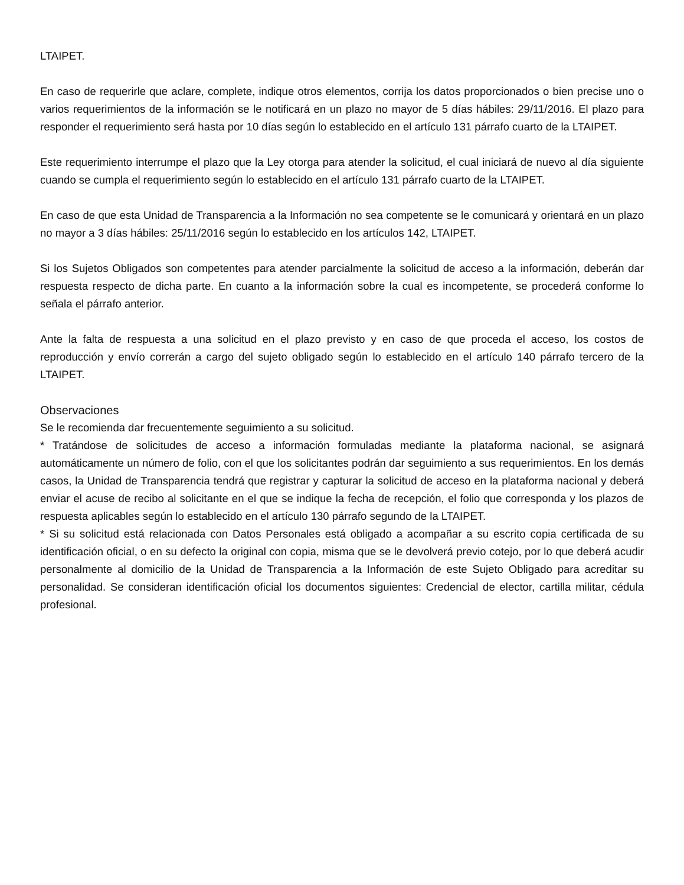LTAIPET.
En caso de requerirle que aclare, complete, indique otros elementos, corrija los datos proporcionados o bien precise uno o varios requerimientos de la información se le notificará en un plazo no mayor de 5 días hábiles: 29/11/2016. El plazo para responder el requerimiento será hasta por 10 días según lo establecido en el artículo 131 párrafo cuarto de la LTAIPET.
Este requerimiento interrumpe el plazo que la Ley otorga para atender la solicitud, el cual iniciará de nuevo al día siguiente cuando se cumpla el requerimiento según lo establecido en el artículo 131 párrafo cuarto de la LTAIPET.
En caso de que esta Unidad de Transparencia a la Información no sea competente se le comunicará y orientará en un plazo no mayor a 3 días hábiles: 25/11/2016 según lo establecido en los artículos 142, LTAIPET.
Si los Sujetos Obligados son competentes para atender parcialmente la solicitud de acceso a la información, deberán dar respuesta respecto de dicha parte. En cuanto a la información sobre la cual es incompetente, se procederá conforme lo señala el párrafo anterior.
Ante la falta de respuesta a una solicitud en el plazo previsto y en caso de que proceda el acceso, los costos de reproducción y envío correrán a cargo del sujeto obligado según lo establecido en el artículo 140 párrafo tercero de la LTAIPET.
Observaciones
Se le recomienda dar frecuentemente seguimiento a su solicitud.
* Tratándose de solicitudes de acceso a información formuladas mediante la plataforma nacional, se asignará automáticamente un número de folio, con el que los solicitantes podrán dar seguimiento a sus requerimientos. En los demás casos, la Unidad de Transparencia tendrá que registrar y capturar la solicitud de acceso en la plataforma nacional y deberá enviar el acuse de recibo al solicitante en el que se indique la fecha de recepción, el folio que corresponda y los plazos de respuesta aplicables según lo establecido en el artículo 130 párrafo segundo de la LTAIPET.
* Si su solicitud está relacionada con Datos Personales está obligado a acompañar a su escrito copia certificada de su identificación oficial, o en su defecto la original con copia, misma que se le devolverá previo cotejo, por lo que deberá acudir personalmente al domicilio de la Unidad de Transparencia a la Información de este Sujeto Obligado para acreditar su personalidad. Se consideran identificación oficial los documentos siguientes: Credencial de elector, cartilla militar, cédula profesional.